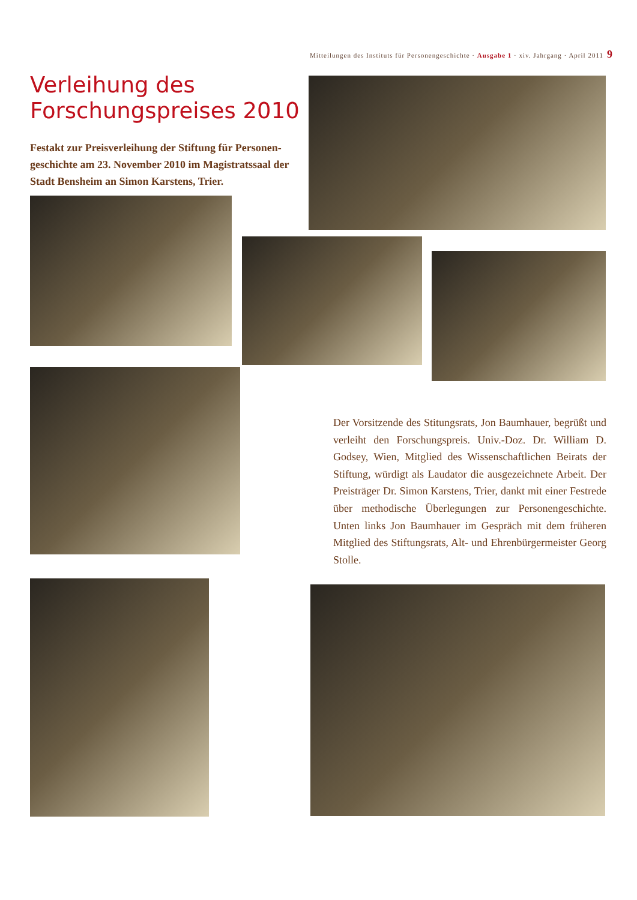Mitteilungen des Instituts für Personengeschichte · Ausgabe 1 · xiv. Jahrgang · April 2011 9
Verleihung des Forschungspreises 2010
Festakt zur Preisverleihung der Stiftung für Personen­geschichte am 23. November 2010 im Magistratssaal der Stadt Bensheim an Simon Karstens, Trier.
Der Vorsitzende des Stitungsrats, Jon Baumhauer, begrüßt und verleiht den Forschungspreis. Univ.-Doz. Dr. William D. Godsey, Wien, Mitglied des Wissenschaftlichen Beirats der Stiftung, würdigt als Laudator die ausgezeichnete Arbeit. Der Preisträger Dr. Simon Karstens, Trier, dankt mit einer Festrede über methodische Überlegungen zur Personengeschichte. Unten links Jon Baumhauer im Gespräch mit dem früheren Mitglied des Stiftungsrats, Alt- und Ehrenbürgermeister Georg Stolle.